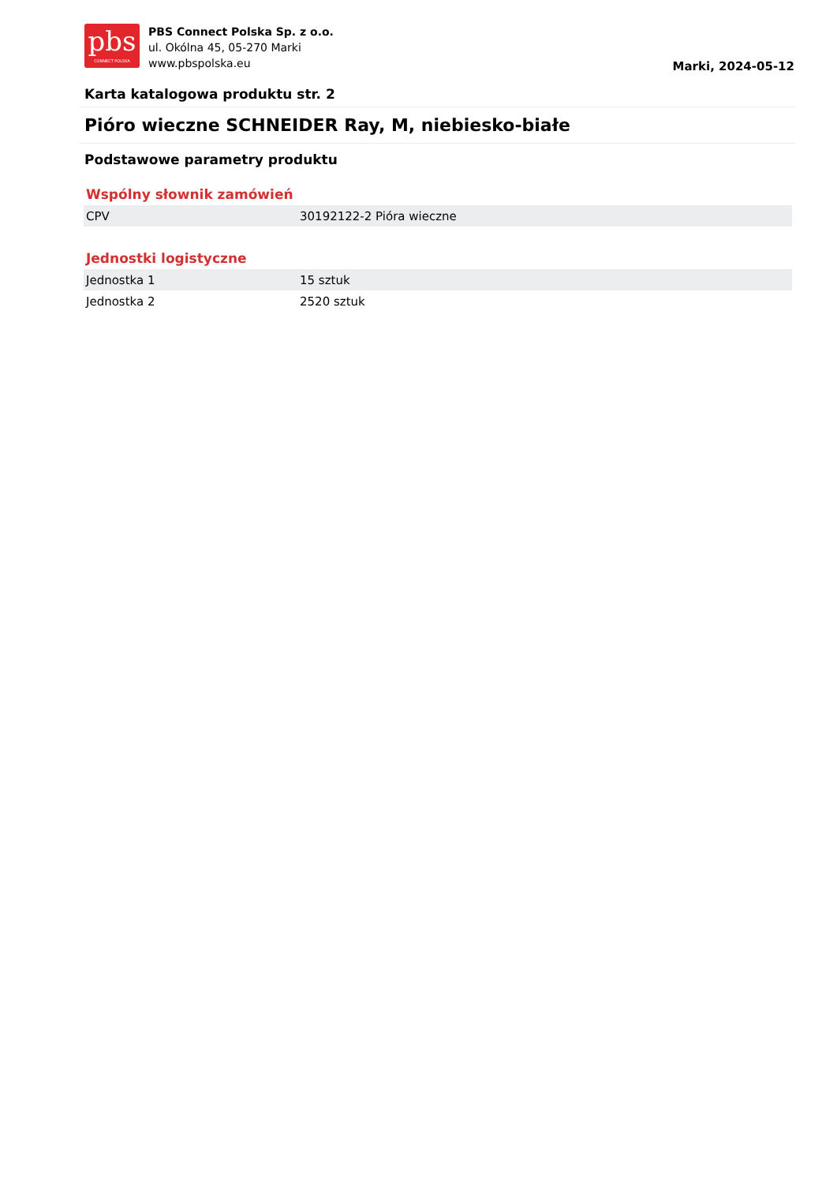pbs
CONNECT POLSKA
PBS Connect Polska Sp. z o.o.
ul. Okólna 45, 05-270 Marki
www.pbspolska.eu
Marki, 2024-05-12
Karta katalogowa produktu str. 2
Pióro wieczne SCHNEIDER Ray, M, niebiesko-białe
Podstawowe parametry produktu
Wspólny słownik zamówień
| CPV | 30192122-2 Pióra wieczne |
Jednostki logistyczne
| Jednostka 1 | 15 sztuk |
| Jednostka 2 | 2520 sztuk |